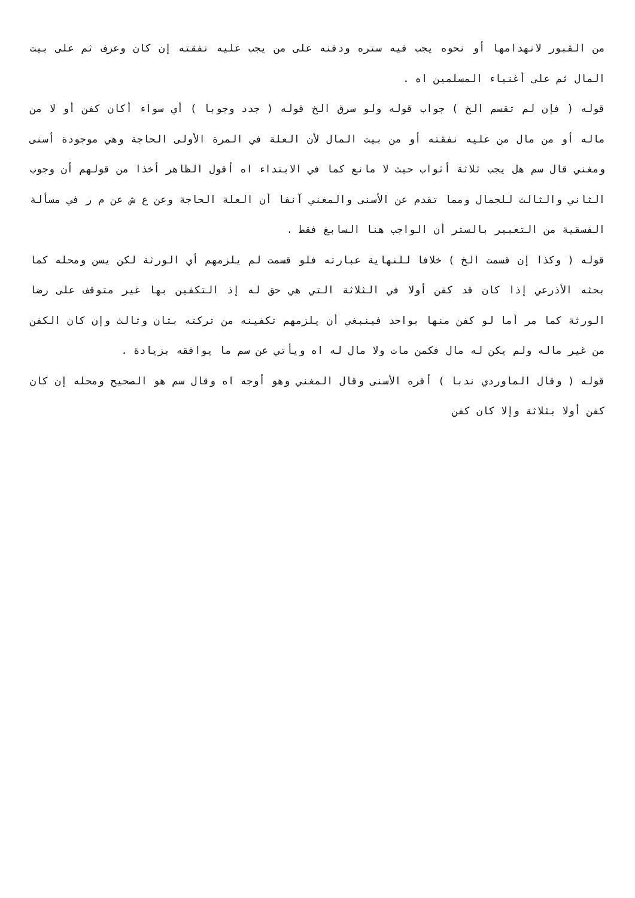من القبور لانهدامها أو نحوه يجب فيه ستره ودفنه على من يجب عليه نفقته إن كان وعرف ثم على بيت المال ثم على أغنياء المسلمين اه .
قوله ( فإن لم تقسم الخ ) جواب قوله ولو سرق الخ قوله ( جدد وجوبا ) أي سواء أكان كفن أو لا من ماله أو من مال من عليه نفقته أو من بيت المال لأن العلة في المرة الأولى الحاجة وهي موجودة أسنى ومغني قال سم هل يجب ثلاثة أثواب حيث لا مانع كما في الابتداء اه أقول الظاهر أخذا من قولهم أن وجوب الثاني والثالث للجمال ومما تقدم عن الأسنى والمغني آنفا أن العلة الحاجة وعن ع ش عن م ر في مسألة الفسقية من التعبير بالستر أن الواجب هنا السابغ فقط .
قوله ( وكذا إن قسمت الخ ) خلافا للنهاية عبارته فلو قسمت لم يلزمهم أي الورثة لكن يسن ومحله كما بحثه الأذرعي إذا كان قد كفن أولا في الثلاثة التي هي حق له إذ التكفين بها غير متوقف على رضا الورثة كما مر أما لو كفن منها بواحد فينبغي أن يلزمهم تكفينه من تركته بثان وثالث وإن كان الكفن من غير ماله ولم يكن له مال فكمن مات ولا مال له اه ويأتي عن سم ما يوافقه بزيادة .
قوله ( وقال الماوردي ندبا ) أقره الأسنى وقال المغني وهو أوجه اه وقال سم هو الصحيح ومحله إن كان كفن أولا بثلاثة وإلا كان كفن